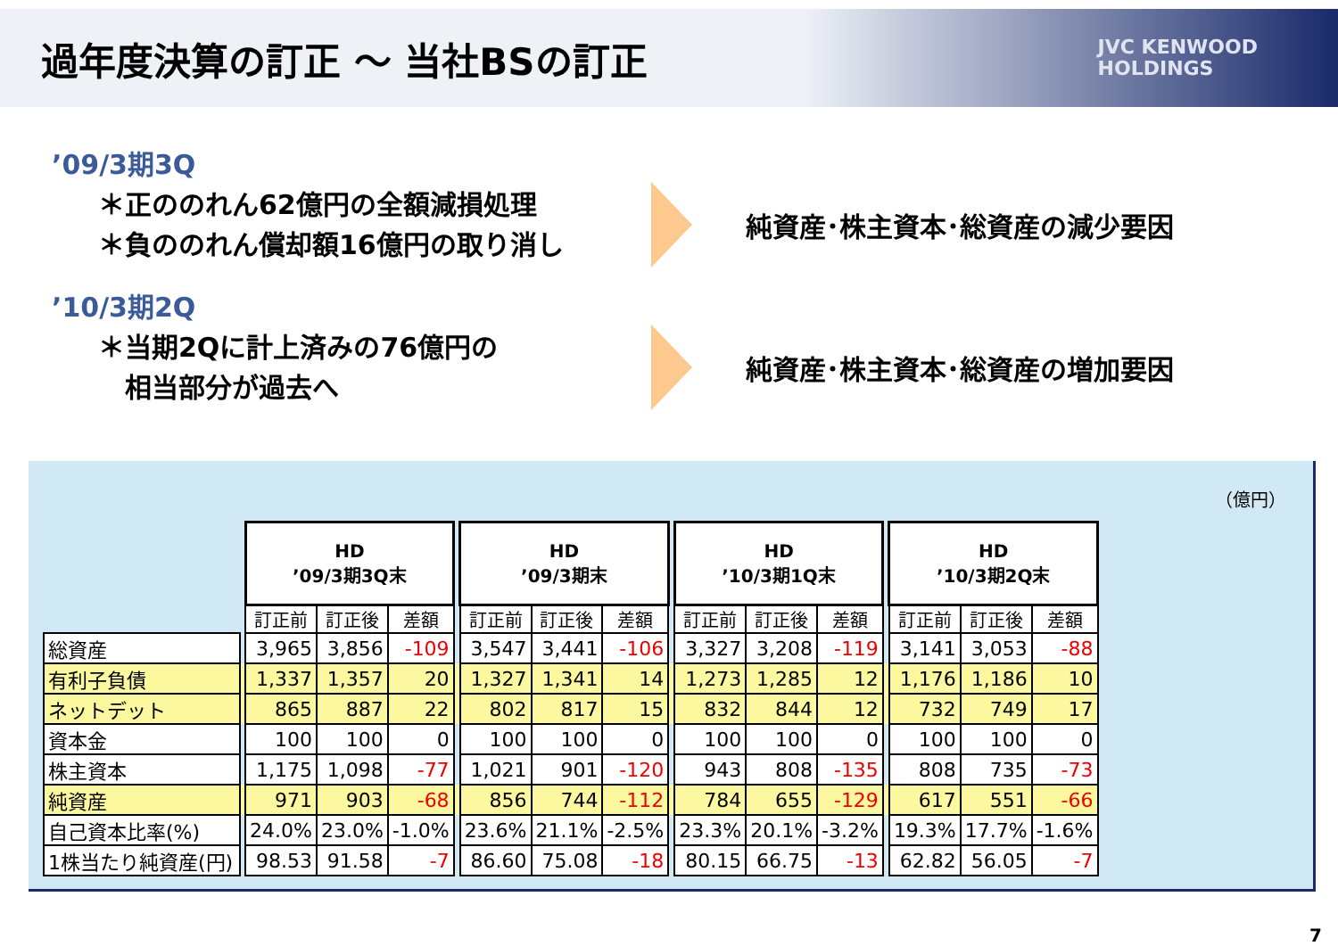過年度決算の訂正 ～ 当社BSの訂正
JVC KENWOOD
HOLDINGS
’09/3期3Q
＊正ののれん62億円の全額減損処理
＊負ののれん償却額16億円の取り消し
純資産･株主資本･総資産の減少要因
’10/3期2Q
＊当期2Qに計上済みの76億円の
　相当部分が過去へ
純資産･株主資本･総資産の増加要因
（億円）
| | | HD ’09/3期3Q末 | | | | HD ’09/3期末 | | | | HD ’10/3期1Q末 | | | | HD ’10/3期2Q末 | | |
| --- | --- | --- | --- | --- | --- | --- | --- | --- | --- | --- | --- | --- | --- | --- | --- | --- |
| | | 訂正前 | 訂正後 | 差額 | | 訂正前 | 訂正後 | 差額 | | 訂正前 | 訂正後 | 差額 | | 訂正前 | 訂正後 | 差額 |
| 総資産 | | 3,965 | 3,856 | -109 | | 3,547 | 3,441 | -106 | | 3,327 | 3,208 | -119 | | 3,141 | 3,053 | -88 |
| 有利子負債 | | 1,337 | 1,357 | 20 | | 1,327 | 1,341 | 14 | | 1,273 | 1,285 | 12 | | 1,176 | 1,186 | 10 |
| ネットデット | | 865 | 887 | 22 | | 802 | 817 | 15 | | 832 | 844 | 12 | | 732 | 749 | 17 |
| 資本金 | | 100 | 100 | 0 | | 100 | 100 | 0 | | 100 | 100 | 0 | | 100 | 100 | 0 |
| 株主資本 | | 1,175 | 1,098 | -77 | | 1,021 | 901 | -120 | | 943 | 808 | -135 | | 808 | 735 | -73 |
| 純資産 | | 971 | 903 | -68 | | 856 | 744 | -112 | | 784 | 655 | -129 | | 617 | 551 | -66 |
| 自己資本比率(%) | | 24.0% | 23.0% | -1.0% | | 23.6% | 21.1% | -2.5% | | 23.3% | 20.1% | -3.2% | | 19.3% | 17.7% | -1.6% |
| 1株当たり純資産(円) | | 98.53 | 91.58 | -7 | | 86.60 | 75.08 | -18 | | 80.15 | 66.75 | -13 | | 62.82 | 56.05 | -7 |
7